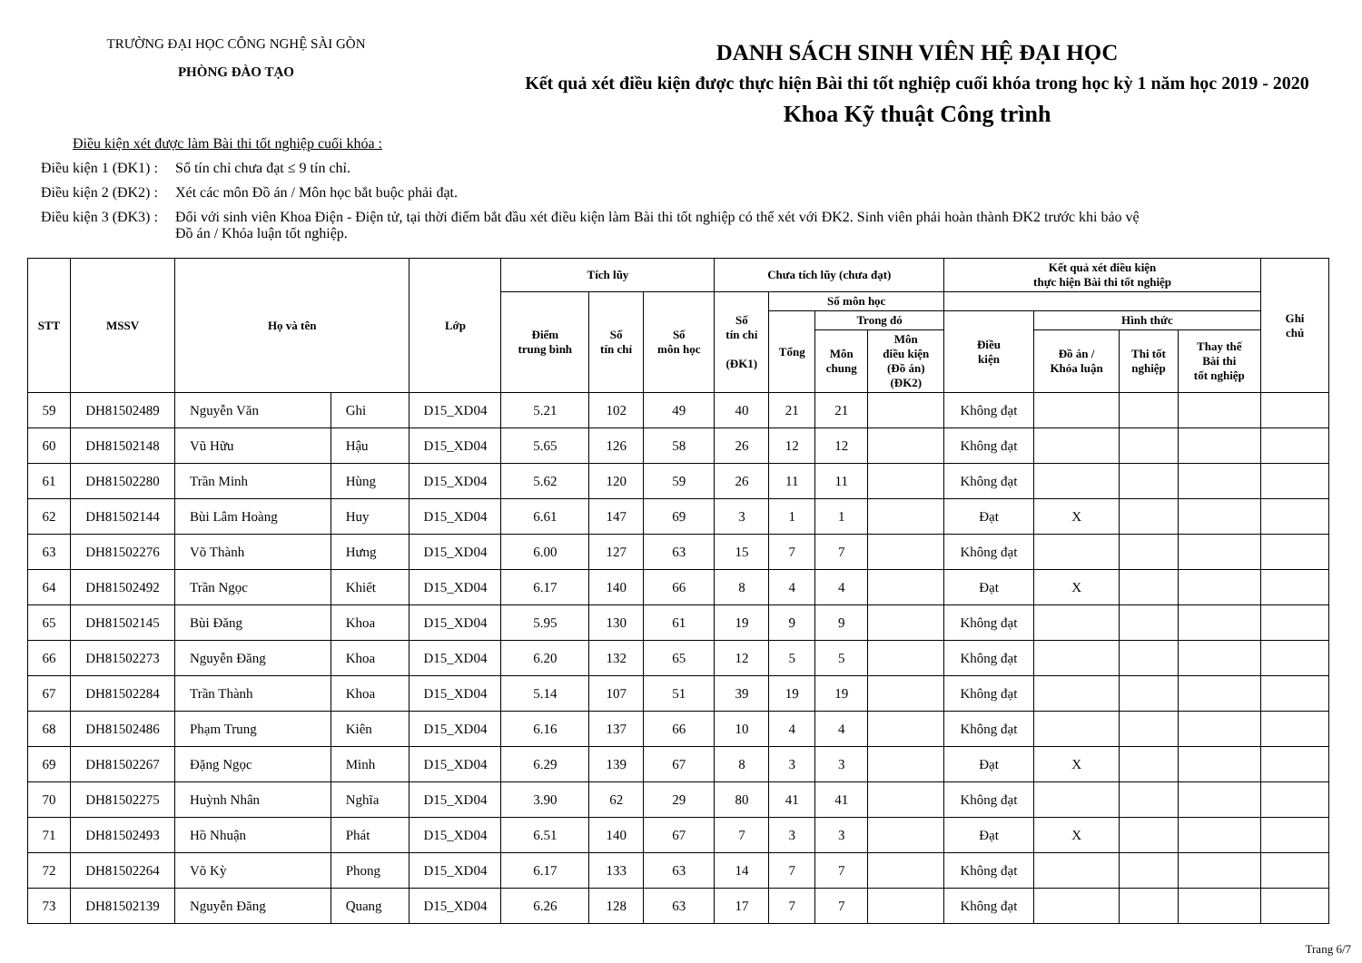TRƯỜNG ĐẠI HỌC CÔNG NGHỆ SÀI GÒN
PHÒNG ĐÀO TẠO
DANH SÁCH SINH VIÊN HỆ ĐẠI HỌC
Kết quả xét điều kiện được thực hiện Bài thi tốt nghiệp cuối khóa trong học kỳ 1 năm học 2019 - 2020
Khoa Kỹ thuật Công trình
Điều kiện xét được làm Bài thi tốt nghiệp cuối khóa :
Điều kiện 1 (ĐK1) : Số tín chỉ chưa đạt ≤ 9 tín chỉ.
Điều kiện 2 (ĐK2) : Xét các môn Đồ án / Môn học bắt buộc phải đạt.
Điều kiện 3 (ĐK3) : Đối với sinh viên Khoa Điện - Điện tử, tại thời điểm bắt đầu xét điều kiện làm Bài thi tốt nghiệp có thể xét với ĐK2. Sinh viên phải hoàn thành ĐK2 trước khi bảo vệ
Đồ án / Khóa luận tốt nghiệp.
| STT | MSSV | Họ và tên | | Lớp | Tích lũy | | | Chưa tích lũy (chưa đạt) | | | | Kết quả xét điều kiện thực hiện Bài thi tốt nghiệp | | | | Ghi chú |
| --- | --- | --- | --- | --- | --- | --- | --- | --- | --- | --- | --- | --- | --- | --- | --- | --- |
| | | | | | Điểm trung bình | Số tín chỉ | Số môn học | Số tín chỉ (ĐK1) | Số môn học | | | | | | | |
| | | | | | | | | | Tổng | Trong đó | | Điều kiện | Hình thức | | | |
| | | | | | | | | | | Môn chung | Môn điều kiện (Đồ án) (ĐK2) | | Đồ án / Khóa luận | Thi tốt nghiệp | Thay thế Bài thi tốt nghiệp | |
| 59 | DH81502489 | Nguyễn Văn | Ghi | D15_XD04 | 5.21 | 102 | 49 | 40 | 21 | 21 | | Không đạt | | | | |
| 60 | DH81502148 | Vũ Hữu | Hậu | D15_XD04 | 5.65 | 126 | 58 | 26 | 12 | 12 | | Không đạt | | | | |
| 61 | DH81502280 | Trần Minh | Hùng | D15_XD04 | 5.62 | 120 | 59 | 26 | 11 | 11 | | Không đạt | | | | |
| 62 | DH81502144 | Bùi Lâm Hoàng | Huy | D15_XD04 | 6.61 | 147 | 69 | 3 | 1 | 1 | | Đạt | X | | | |
| 63 | DH81502276 | Võ Thành | Hưng | D15_XD04 | 6.00 | 127 | 63 | 15 | 7 | 7 | | Không đạt | | | | |
| 64 | DH81502492 | Trần Ngọc | Khiết | D15_XD04 | 6.17 | 140 | 66 | 8 | 4 | 4 | | Đạt | X | | | |
| 65 | DH81502145 | Bùi Đăng | Khoa | D15_XD04 | 5.95 | 130 | 61 | 19 | 9 | 9 | | Không đạt | | | | |
| 66 | DH81502273 | Nguyễn Đăng | Khoa | D15_XD04 | 6.20 | 132 | 65 | 12 | 5 | 5 | | Không đạt | | | | |
| 67 | DH81502284 | Trần Thành | Khoa | D15_XD04 | 5.14 | 107 | 51 | 39 | 19 | 19 | | Không đạt | | | | |
| 68 | DH81502486 | Phạm Trung | Kiên | D15_XD04 | 6.16 | 137 | 66 | 10 | 4 | 4 | | Không đạt | | | | |
| 69 | DH81502267 | Đặng Ngọc | Minh | D15_XD04 | 6.29 | 139 | 67 | 8 | 3 | 3 | | Đạt | X | | | |
| 70 | DH81502275 | Huỳnh Nhân | Nghĩa | D15_XD04 | 3.90 | 62 | 29 | 80 | 41 | 41 | | Không đạt | | | | |
| 71 | DH81502493 | Hồ Nhuận | Phát | D15_XD04 | 6.51 | 140 | 67 | 7 | 3 | 3 | | Đạt | X | | | |
| 72 | DH81502264 | Võ Kỳ | Phong | D15_XD04 | 6.17 | 133 | 63 | 14 | 7 | 7 | | Không đạt | | | | |
| 73 | DH81502139 | Nguyễn Đăng | Quang | D15_XD04 | 6.26 | 128 | 63 | 17 | 7 | 7 | | Không đạt | | | | |
Trang 6/7